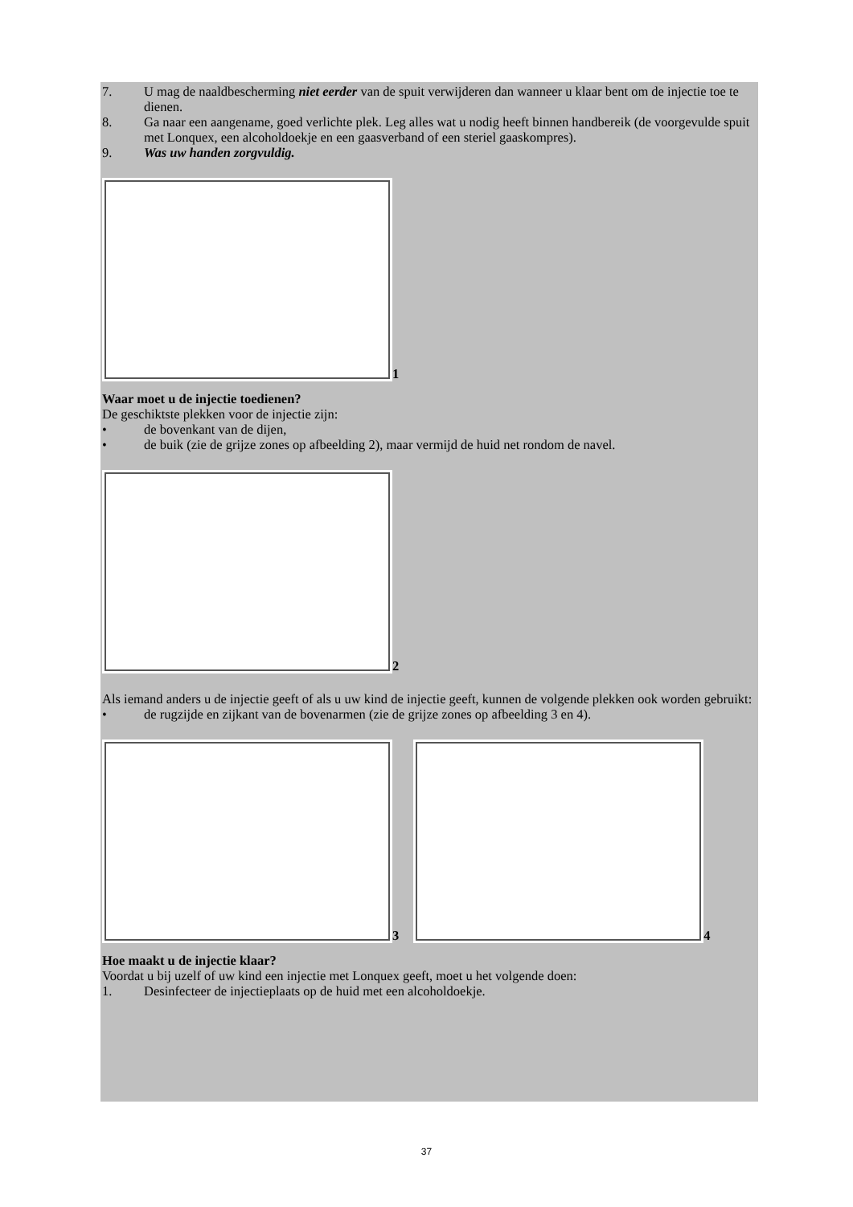7. U mag de naaldbescherming niet eerder van de spuit verwijderen dan wanneer u klaar bent om de injectie toe te dienen.
8. Ga naar een aangename, goed verlichte plek. Leg alles wat u nodig heeft binnen handbereik (de voorgevulde spuit met Lonquex, een alcoholdoekje en een gaasverband of een steriel gaaskompres).
9. Was uw handen zorgvuldig.
1
Waar moet u de injectie toedienen?
De geschiktste plekken voor de injectie zijn:
• de bovenkant van de dijen,
• de buik (zie de grijze zones op afbeelding 2), maar vermijd de huid net rondom de navel.
2
Als iemand anders u de injectie geeft of als u uw kind de injectie geeft, kunnen de volgende plekken ook worden gebruikt:
• de rugzijde en zijkant van de bovenarmen (zie de grijze zones op afbeelding 3 en 4).
3
4
Hoe maakt u de injectie klaar?
Voordat u bij uzelf of uw kind een injectie met Lonquex geeft, moet u het volgende doen:
1. Desinfecteer de injectieplaats op de huid met een alcoholdoekje.
37